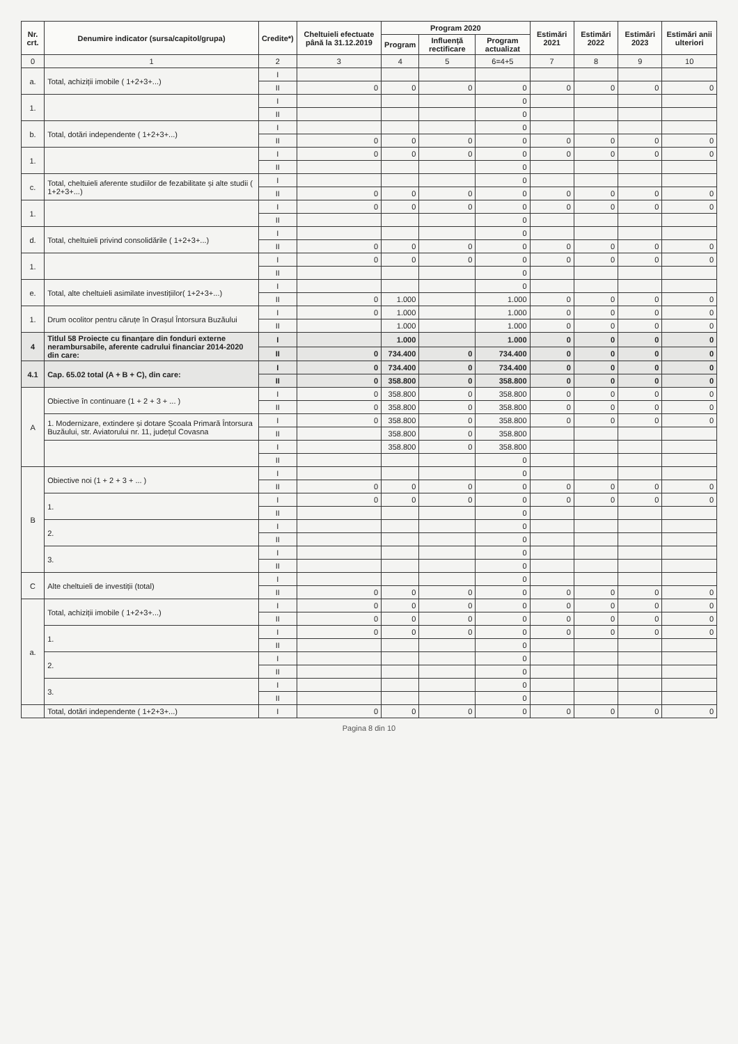| Nr. crt. | Denumire indicator (sursa/capitol/grupa) | Credite*) | Cheltuieli efectuate până la 31.12.2019 | Program 2020 | | | Estimări 2021 | Estimări 2022 | Estimări 2023 | Estimări anii ulteriori |
| --- | --- | --- | --- | --- | --- | --- | --- | --- | --- | --- |
| | | | | Program | Influență rectificare | Program actualizat | | | | |
| 0 | 1 | 2 | 3 | 4 | 5 | 6=4+5 | 7 | 8 | 9 | 10 |
| a. | Total, achiziții imobile ( 1+2+3+...) | I | | | | | | | | |
| | | II | 0 | 0 | 0 | 0 | 0 | 0 | 0 | 0 |
| 1. | | I | | | | 0 | | | | |
| | | II | | | | 0 | | | | |
| b. | Total, dotări independente ( 1+2+3+...) | I | | | | 0 | | | | |
| | | II | 0 | 0 | 0 | 0 | 0 | 0 | 0 | 0 |
| 1. | | I | 0 | 0 | 0 | 0 | 0 | 0 | 0 | 0 |
| | | II | | | | 0 | | | | |
| c. | Total, cheltuieli aferente studiilor de fezabilitate și alte studii ( 1+2+3+...) | I | | | | 0 | | | | |
| | | II | 0 | 0 | 0 | 0 | 0 | 0 | 0 | 0 |
| 1. | | I | 0 | 0 | 0 | 0 | 0 | 0 | 0 | 0 |
| | | II | | | | 0 | | | | |
| d. | Total, cheltuieli privind consolidările ( 1+2+3+...) | I | | | | 0 | | | | |
| | | II | 0 | 0 | 0 | 0 | 0 | 0 | 0 | 0 |
| 1. | | I | 0 | 0 | 0 | 0 | 0 | 0 | 0 | 0 |
| | | II | | | | 0 | | | | |
| e. | Total, alte cheltuieli asimilate investițiilor( 1+2+3+...) | I | | | | 0 | | | | |
| | | II | 0 | 1.000 | | 1.000 | 0 | 0 | 0 | 0 |
| 1. | Drum ocolitor pentru căruțe în Orașul Întorsura Buzăului | I | 0 | 1.000 | | 1.000 | 0 | 0 | 0 | 0 |
| | | II | | 1.000 | | 1.000 | 0 | 0 | 0 | 0 |
| 4 | Titlul 58 Proiecte cu finanțare din fonduri externe nerambursabile, aferente cadrului financiar 2014-2020 din care: | I | | 1.000 | | 1.000 | 0 | 0 | 0 | 0 |
| | | II | 0 | 734.400 | 0 | 734.400 | 0 | 0 | 0 | 0 |
| 4.1 | Cap. 65.02 total (A + B + C), din care: | I | 0 | 734.400 | 0 | 734.400 | 0 | 0 | 0 | 0 |
| | | II | 0 | 358.800 | 0 | 358.800 | 0 | 0 | 0 | 0 |
| A | Obiective în continuare (1 + 2 + 3 + ... ) | I | 0 | 358.800 | 0 | 358.800 | 0 | 0 | 0 | 0 |
| | | II | 0 | 358.800 | 0 | 358.800 | 0 | 0 | 0 | 0 |
| | 1. Modernizare, extindere și dotare Școala Primară Întorsura Buzăului, str. Aviatorului nr. 11, județul Covasna | I | 0 | 358.800 | 0 | 358.800 | 0 | 0 | 0 | 0 |
| | | II | | 358.800 | 0 | 358.800 | | | | |
| | | I | | 358.800 | 0 | 358.800 | | | | |
| | | II | | | | 0 | | | | |
| B | Obiective noi (1 + 2 + 3 + ... ) | I | | | | 0 | | | | |
| | | II | 0 | 0 | 0 | 0 | 0 | 0 | 0 | 0 |
| | 1. | I | 0 | 0 | 0 | 0 | 0 | 0 | 0 | 0 |
| | | II | | | | 0 | | | | |
| | 2. | I | | | | 0 | | | | |
| | | II | | | | 0 | | | | |
| | 3. | I | | | | 0 | | | | |
| | | II | | | | 0 | | | | |
| C | Alte cheltuieli de investiții (total) | I | | | | 0 | | | | |
| | | II | 0 | 0 | 0 | 0 | 0 | 0 | 0 | 0 |
| a. | Total, achiziții imobile ( 1+2+3+...) | I | 0 | 0 | 0 | 0 | 0 | 0 | 0 | 0 |
| | | II | 0 | 0 | 0 | 0 | 0 | 0 | 0 | 0 |
| | 1. | I | 0 | 0 | 0 | 0 | 0 | 0 | 0 | 0 |
| | | II | | | | 0 | | | | |
| | 2. | I | | | | 0 | | | | |
| | | II | | | | 0 | | | | |
| | 3. | I | | | | 0 | | | | |
| | | II | | | | 0 | | | | |
| | Total, dotări independente ( 1+2+3+...) | I | 0 | 0 | 0 | 0 | 0 | 0 | 0 | 0 |
Pagina 8 din 10